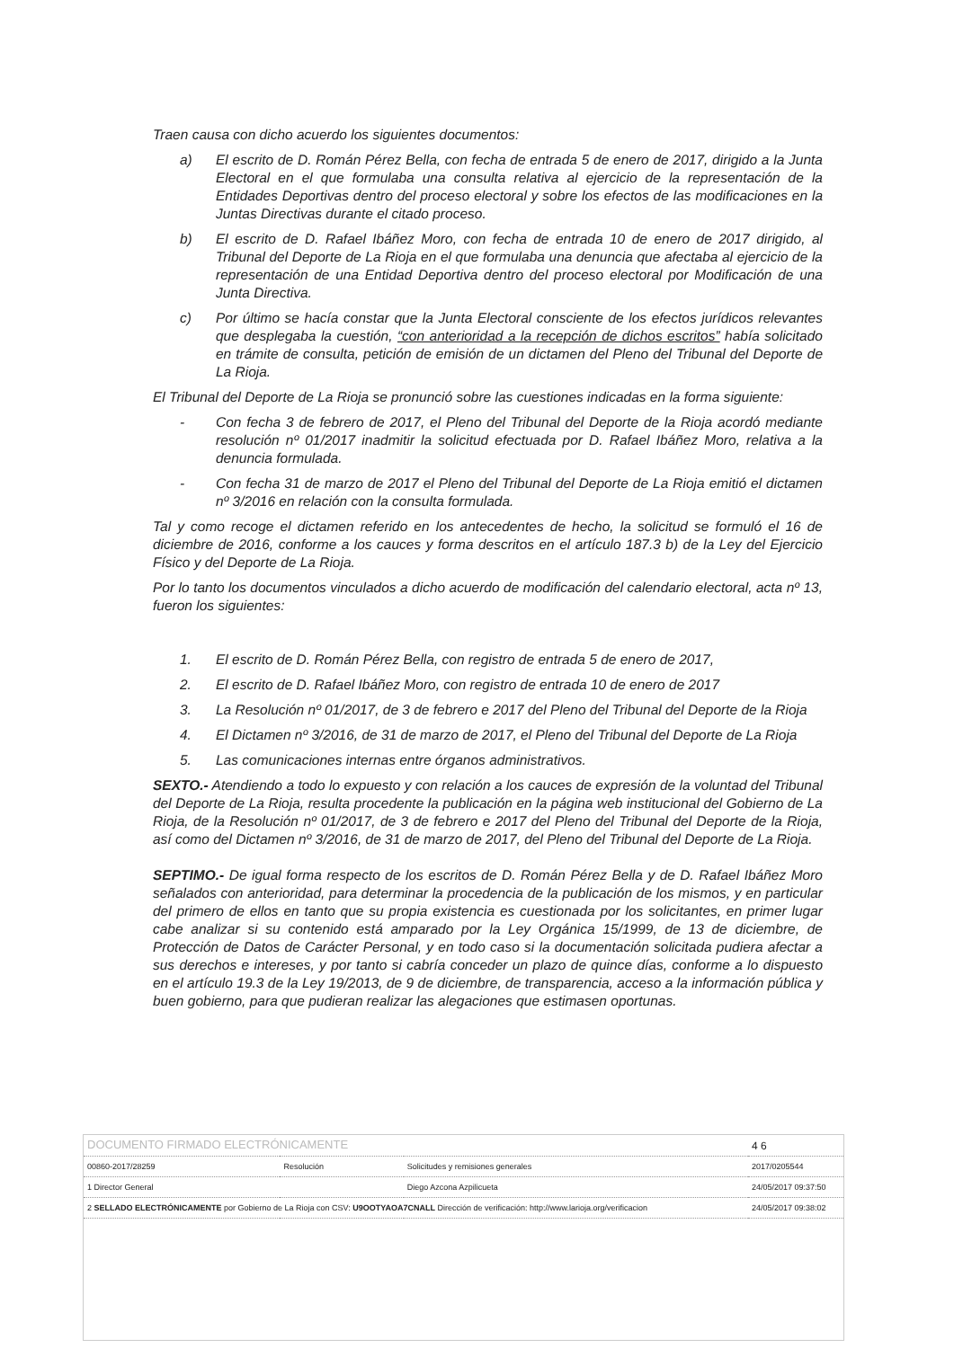Traen causa con dicho acuerdo los siguientes documentos:
a) El escrito de D. Román Pérez Bella, con fecha de entrada 5 de enero de 2017, dirigido a la Junta Electoral en el que formulaba una consulta relativa al ejercicio de la representación de la Entidades Deportivas dentro del proceso electoral y sobre los efectos de las modificaciones en la Juntas Directivas durante el citado proceso.
b) El escrito de D. Rafael Ibáñez Moro, con fecha de entrada 10 de enero de 2017 dirigido, al Tribunal del Deporte de La Rioja en el que formulaba una denuncia que afectaba al ejercicio de la representación de una Entidad Deportiva dentro del proceso electoral por Modificación de una Junta Directiva.
c) Por último se hacía constar que la Junta Electoral consciente de los efectos jurídicos relevantes que desplegaba la cuestión, “con anterioridad a la recepción de dichos escritos” había solicitado en trámite de consulta, petición de emisión de un dictamen del Pleno del Tribunal del Deporte de La Rioja.
El Tribunal del Deporte de La Rioja se pronunció sobre las cuestiones indicadas en la forma siguiente:
- Con fecha 3 de febrero de 2017, el Pleno del Tribunal del Deporte de la Rioja acordó mediante resolución nº 01/2017 inadmitir la solicitud efectuada por D. Rafael Ibáñez Moro, relativa a la denuncia formulada.
- Con fecha 31 de marzo de 2017 el Pleno del Tribunal del Deporte de La Rioja emitió el dictamen nº 3/2016 en relación con la consulta formulada.
Tal y como recoge el dictamen referido en los antecedentes de hecho, la solicitud se formuló el 16 de diciembre de 2016, conforme a los cauces y forma descritos en el artículo 187.3 b) de la Ley del Ejercicio Físico y del Deporte de La Rioja.
Por lo tanto los documentos vinculados a dicho acuerdo de modificación del calendario electoral, acta nº 13, fueron los siguientes:
1. El escrito de D. Román Pérez Bella, con registro de entrada 5 de enero de 2017,
2. El escrito de D. Rafael Ibáñez Moro, con registro de entrada 10 de enero de 2017
3. La Resolución nº 01/2017, de 3 de febrero e 2017 del Pleno del Tribunal del Deporte de la Rioja
4. El Dictamen nº 3/2016, de 31 de marzo de 2017, el Pleno del Tribunal del Deporte de La Rioja
5. Las comunicaciones internas entre órganos administrativos.
SEXTO.- Atendiendo a todo lo expuesto y con relación a los cauces de expresión de la voluntad del Tribunal del Deporte de La Rioja, resulta procedente la publicación en la página web institucional del Gobierno de La Rioja, de la Resolución nº 01/2017, de 3 de febrero e 2017 del Pleno del Tribunal del Deporte de la Rioja, así como del Dictamen nº 3/2016, de 31 de marzo de 2017, del Pleno del Tribunal del Deporte de La Rioja.
SEPTIMO.- De igual forma respecto de los escritos de D. Román Pérez Bella y de D. Rafael Ibáñez Moro señalados con anterioridad, para determinar la procedencia de la publicación de los mismos, y en particular del primero de ellos en tanto que su propia existencia es cuestionada por los solicitantes, en primer lugar cabe analizar si su contenido está amparado por la Ley Orgánica 15/1999, de 13 de diciembre, de Protección de Datos de Carácter Personal, y en todo caso si la documentación solicitada pudiera afectar a sus derechos e intereses, y por tanto si cabría conceder un plazo de quince días, conforme a lo dispuesto en el artículo 19.3 de la Ley 19/2013, de 9 de diciembre, de transparencia, acceso a la información pública y buen gobierno, para que pudieran realizar las alegaciones que estimasen oportunas.
| DOCUMENTO FIRMADO ELECTRÓNICAMENTE | | | 4 6 |
| 00860-2017/28259 | Resolución | Solicitudes y remisiones generales | 2017/0205544 |
| 1 Director General | | Diego Azcona Azpilicueta | 24/05/2017 09:37:50 |
| 2 SELLADO ELECTRÓNICAMENTE por Gobierno de La Rioja con CSV: U9OOTYAOA7CNALL Dirección de verificación: http://www.larioja.org/verificacion | | | 24/05/2017 09:38:02 |